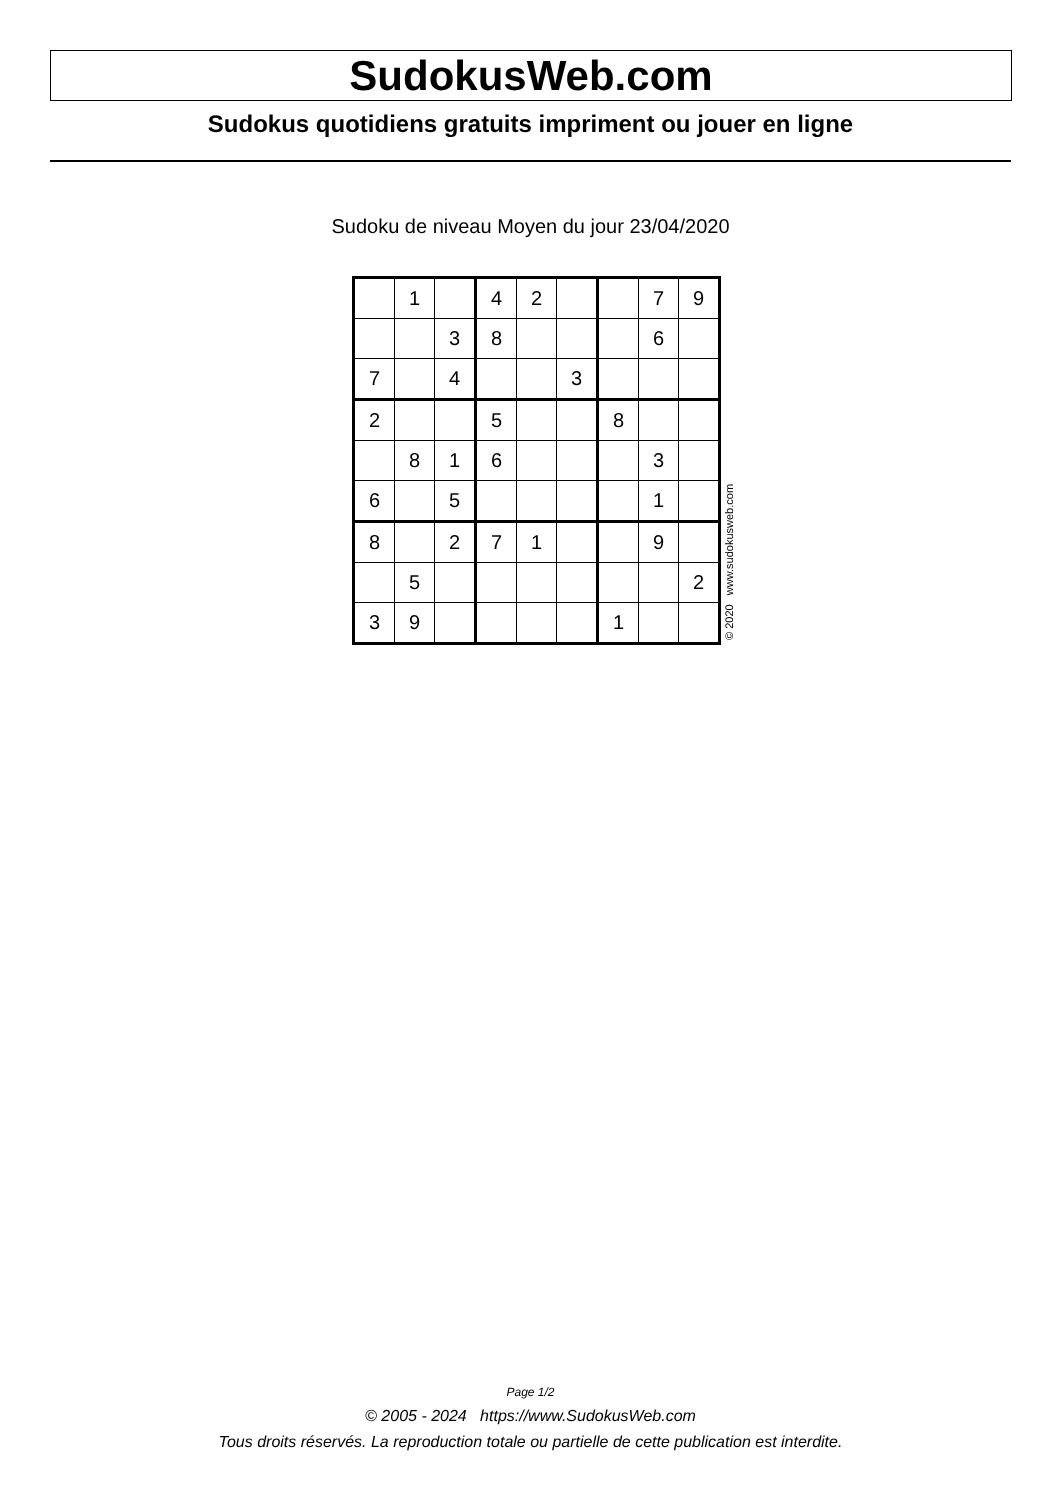SudokusWeb.com
Sudokus quotidiens gratuits impriment ou jouer en ligne
Sudoku de niveau Moyen du jour 23/04/2020
| | 1 | | 4 | 2 | | | 7 | 9 |
| | | 3 | 8 | | | | 6 | |
| 7 | | 4 | | | 3 | | | |
| 2 | | | 5 | | | 8 | | |
| | 8 | 1 | 6 | | | | 3 | |
| 6 | | 5 | | | | | 1 | |
| 8 | | 2 | 7 | 1 | | | 9 | |
| | 5 | | | | | | | 2 |
| 3 | 9 | | | | | 1 | | |
© 2020 www.sudokusweb.com
Page 1/2
© 2005 - 2024 https://www.SudokusWeb.com
Tous droits réservés. La reproduction totale ou partielle de cette publication est interdite.